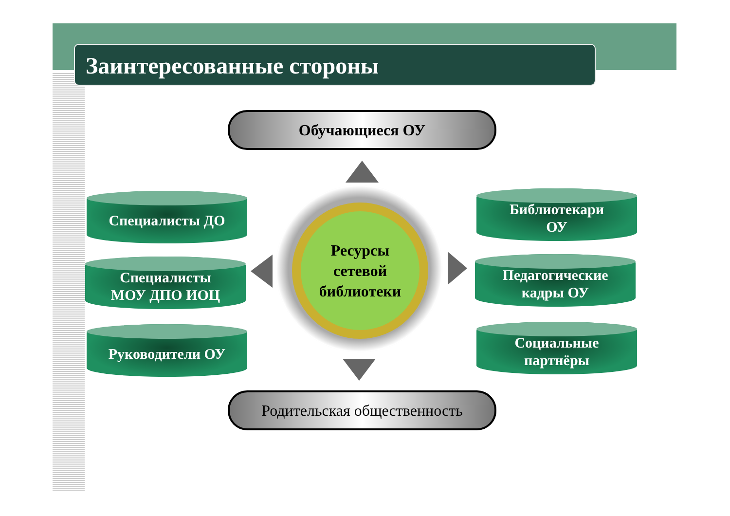Заинтересованные стороны
Обучающиеся ОУ
Специалисты ДО
Специалисты
МОУ ДПО ИОЦ
Руководители ОУ
Ресурсы
сетевой
библиотеки
Библиотекари
ОУ
Педагогические
кадры ОУ
Социальные
партнёры
Родительская общественность